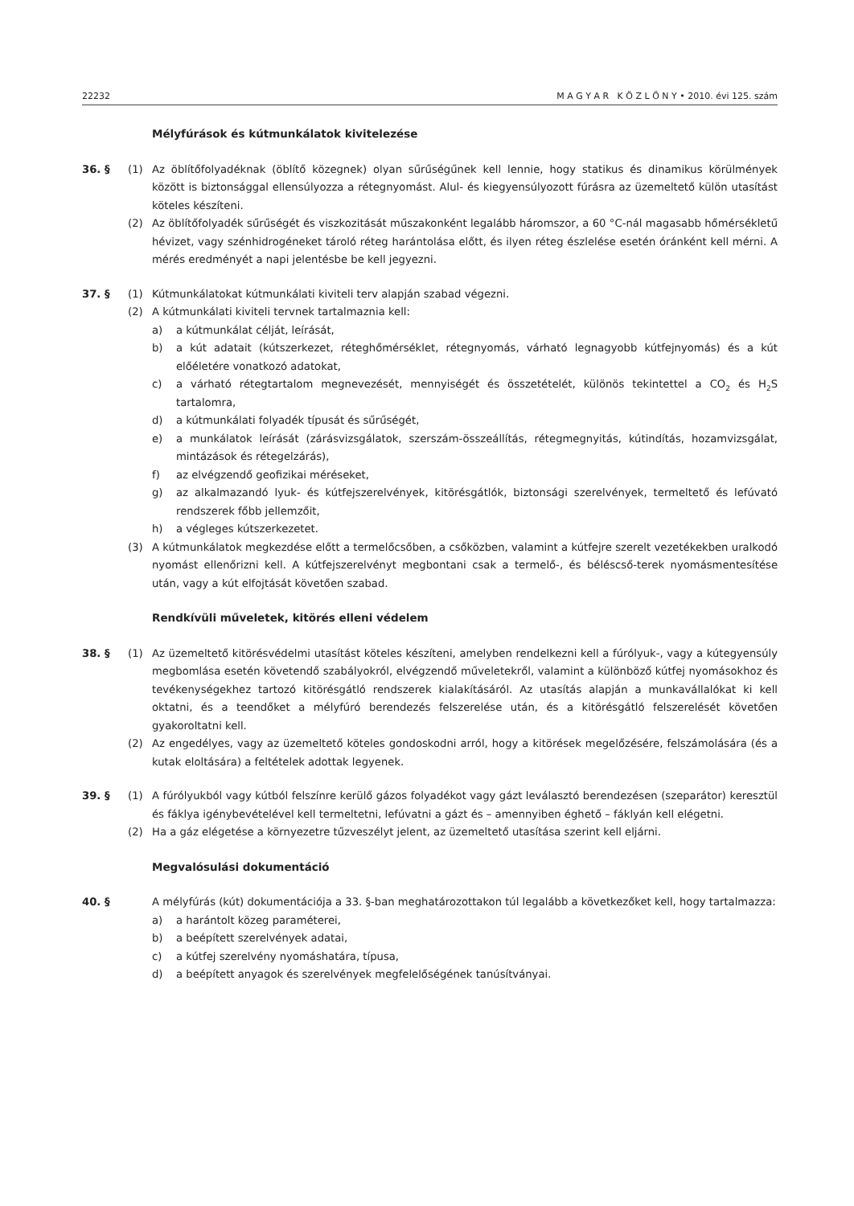22232 M A G Y A R K Ö Z L Ö N Y • 2010. évi 125. szám
Mélyfúrások és kútmunkálatok kivitelezése
36. § (1) Az öblítőfolyadéknak (öblítő közegnek) olyan sűrűségűnek kell lennie, hogy statikus és dinamikus körülmények között is biztonsággal ellensúlyozza a rétegnyomást. Alul- és kiegyensúlyozott fúrásra az üzemeltető külön utasítást köteles készíteni.
(2) Az öblítőfolyadék sűrűségét és viszkozitását műszakonként legalább háromszor, a 60 °C-nál magasabb hőmérsékletű hévizet, vagy szénhidrogéneket tároló réteg harántolása előtt, és ilyen réteg észlelése esetén óránként kell mérni. A mérés eredményét a napi jelentésbe be kell jegyezni.
37. § (1) Kútmunkálatokat kútmunkálati kiviteli terv alapján szabad végezni.
(2) A kútmunkálati kiviteli tervnek tartalmaznia kell:
a) a kútmunkálat célját, leírását,
b) a kút adatait (kútszerkezet, réteghőmérséklet, rétegnyomás, várható legnagyobb kútfejnyomás) és a kút előéletére vonatkozó adatokat,
c) a várható rétegtartalom megnevezését, mennyiségét és összetételét, különös tekintettel a CO<sub>2</sub> és H<sub>2</sub>S tartalomra,
d) a kútmunkálati folyadék típusát és sűrűségét,
e) a munkálatok leírását (zárásvizsgálatok, szerszám-összeállítás, rétegmegnyitás, kútindítás, hozamvizsgálat, mintázások és rétegelzárás),
f) az elvégzendő geofizikai méréseket,
g) az alkalmazandó lyuk- és kútfejszerelvények, kitörésgátlók, biztonsági szerelvények, termeltető és lefúvató rendszerek főbb jellemzőit,
h) a végleges kútszerkezetet.
(3) A kútmunkálatok megkezdése előtt a termelőcsőben, a csőközben, valamint a kútfejre szerelt vezetékekben uralkodó nyomást ellenőrizni kell. A kútfejszerelvényt megbontani csak a termelő-, és béléscső-terek nyomásmentesítése után, vagy a kút elfojtását követően szabad.
Rendkívüli műveletek, kitörés elleni védelem
38. § (1) Az üzemeltető kitörésvédelmi utasítást köteles készíteni, amelyben rendelkezni kell a fúrólyuk-, vagy a kútegyensúly megbomlása esetén követendő szabályokról, elvégzendő műveletekről, valamint a különböző kútfej nyomásokhoz és tevékenységekhez tartozó kitörésgátló rendszerek kialakításáról. Az utasítás alapján a munkavállalókat ki kell oktatni, és a teendőket a mélyfúró berendezés felszerelése után, és a kitörésgátló felszerelését követően gyakoroltatni kell.
(2) Az engedélyes, vagy az üzemeltető köteles gondoskodni arról, hogy a kitörések megelőzésére, felszámolására (és a kutak eloltására) a feltételek adottak legyenek.
39. § (1) A fúrólyukból vagy kútból felszínre kerülő gázos folyadékot vagy gázt leválasztó berendezésen (szeparátor) keresztül és fáklya igénybevételével kell termeltetni, lefúvatni a gázt és – amennyiben éghető – fáklyán kell elégetni.
(2) Ha a gáz elégetése a környezetre tűzveszélyt jelent, az üzemeltető utasítása szerint kell eljárni.
Megvalósulási dokumentáció
40. § A mélyfúrás (kút) dokumentációja a 33. §-ban meghatározottakon túl legalább a következőket kell, hogy tartalmazza:
a) a harántolt közeg paraméterei,
b) a beépített szerelvények adatai,
c) a kútfej szerelvény nyomáshatára, típusa,
d) a beépített anyagok és szerelvények megfelelőségének tanúsítványai.